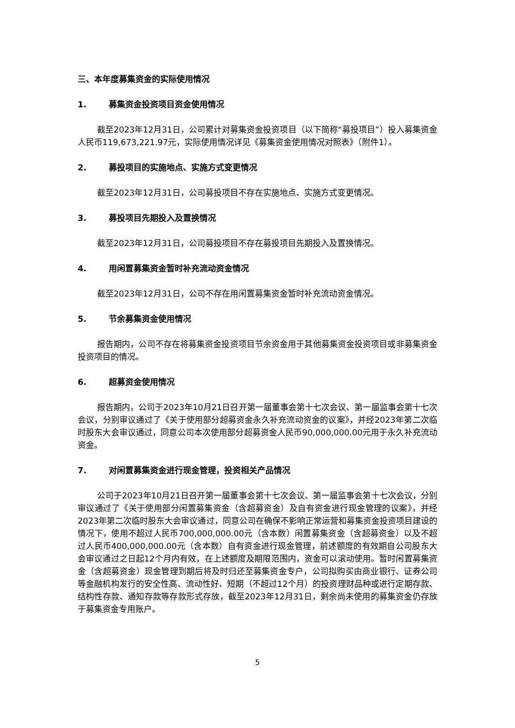三、本年度募集资金的实际使用情况
1. 募集资金投资项目资金使用情况
截至2023年12月31日，公司累计对募集资金投资项目（以下简称“募投项目”）投入募集资金人民币119,673,221.97元，实际使用情况详见《募集资金使用情况对照表》（附件1）。
2. 募投项目的实施地点、实施方式变更情况
截至2023年12月31日，公司募投项目不存在实施地点、实施方式变更情况。
3. 募投项目先期投入及置换情况
截至2023年12月31日，公司募投项目不存在募投项目先期投入及置换情况。
4. 用闲置募集资金暂时补充流动资金情况
截至2023年12月31日，公司不存在用闲置募集资金暂时补充流动资金情况。
5. 节余募集资金使用情况
报告期内，公司不存在将募集资金投资项目节余资金用于其他募集资金投资项目或非募集资金投资项目的情况。
6. 超募资金使用情况
报告期内，公司于2023年10月21日召开第一届董事会第十七次会议、第一届监事会第十七次会议，分别审议通过了《关于使用部分超募资金永久补充流动资金的议案》，并经2023年第二次临时股东大会审议通过，同意公司本次使用部分超募资金人民币90,000,000.00元用于永久补充流动资金。
7. 对闲置募集资金进行现金管理，投资相关产品情况
公司于2023年10月21日召开第一届董事会第十七次会议、第一届监事会第十七次会议，分别审议通过了《关于使用部分闲置募集资金（含超募资金）及自有资金进行现金管理的议案》，并经2023年第二次临时股东大会审议通过，同意公司在确保不影响正常运营和募集资金投资项目建设的情况下，使用不超过人民币700,000,000.00元（含本数）闲置募集资金（含超募资金）以及不超过人民币400,000,000.00元（含本数）自有资金进行现金管理，前述额度的有效期自公司股东大会审议通过之日起12个月内有效，在上述额度及期限范围内，资金可以滚动使用。暂时闲置募集资金（含超募资金）现金管理到期后将及时归还至募集资金专户，公司拟购买由商业银行、证券公司等金融机构发行的安全性高、流动性好、短期（不超过12个月）的投资理财品种或进行定期存款、结构性存款、通知存款等存款形式存放，截至2023年12月31日，剩余尚未使用的募集资金仍存放于募集资金专用账户。
5